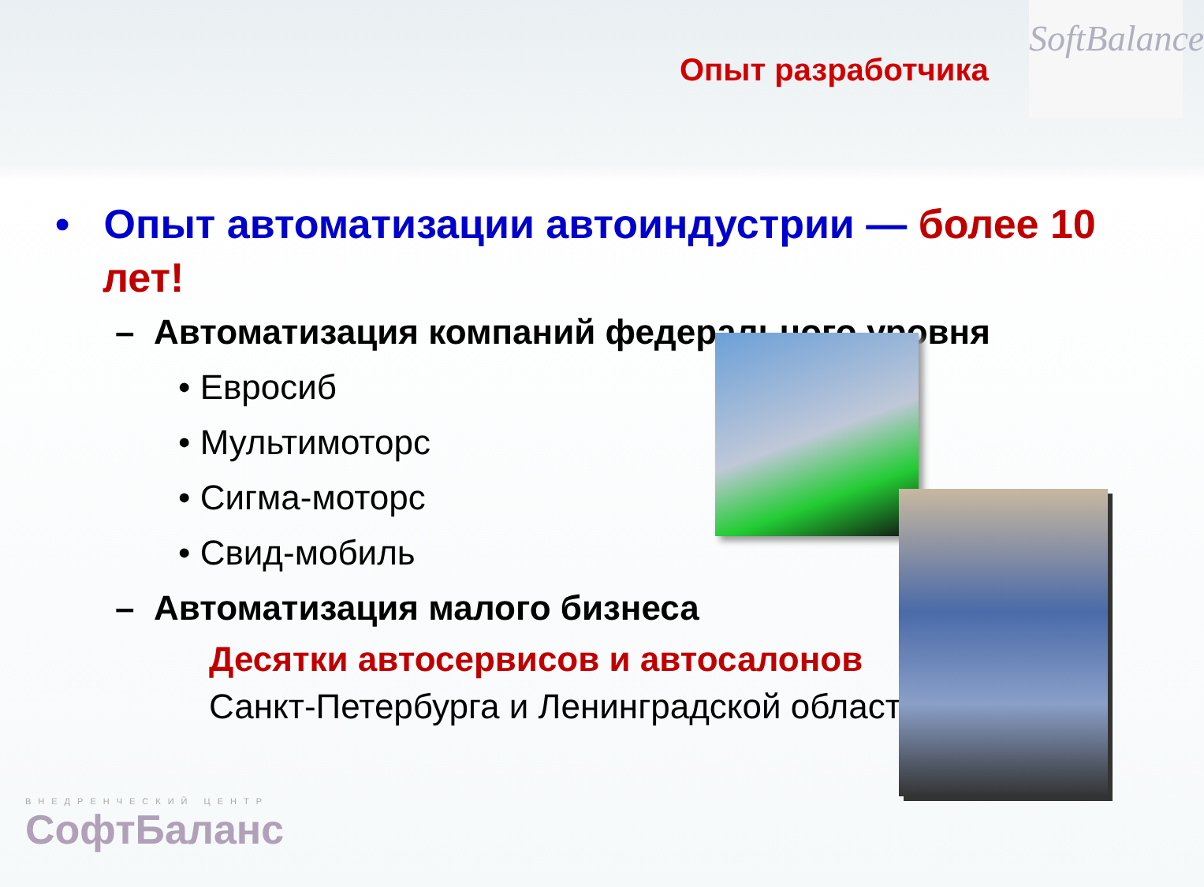Опыт разработчика
SoftBalance
• Опыт автоматизации автоиндустрии — более 10 лет!
– Автоматизация компаний федерального уровня
• Евросиб
• Мультимоторс
• Сигма-моторс
• Свид-мобиль
– Автоматизация малого бизнеса
Десятки автосервисов и автосалонов
Санкт-Петербурга и Ленинградской области!
ВНЕДРЕНЧЕСКИЙ ЦЕНТР
СофтБаланс